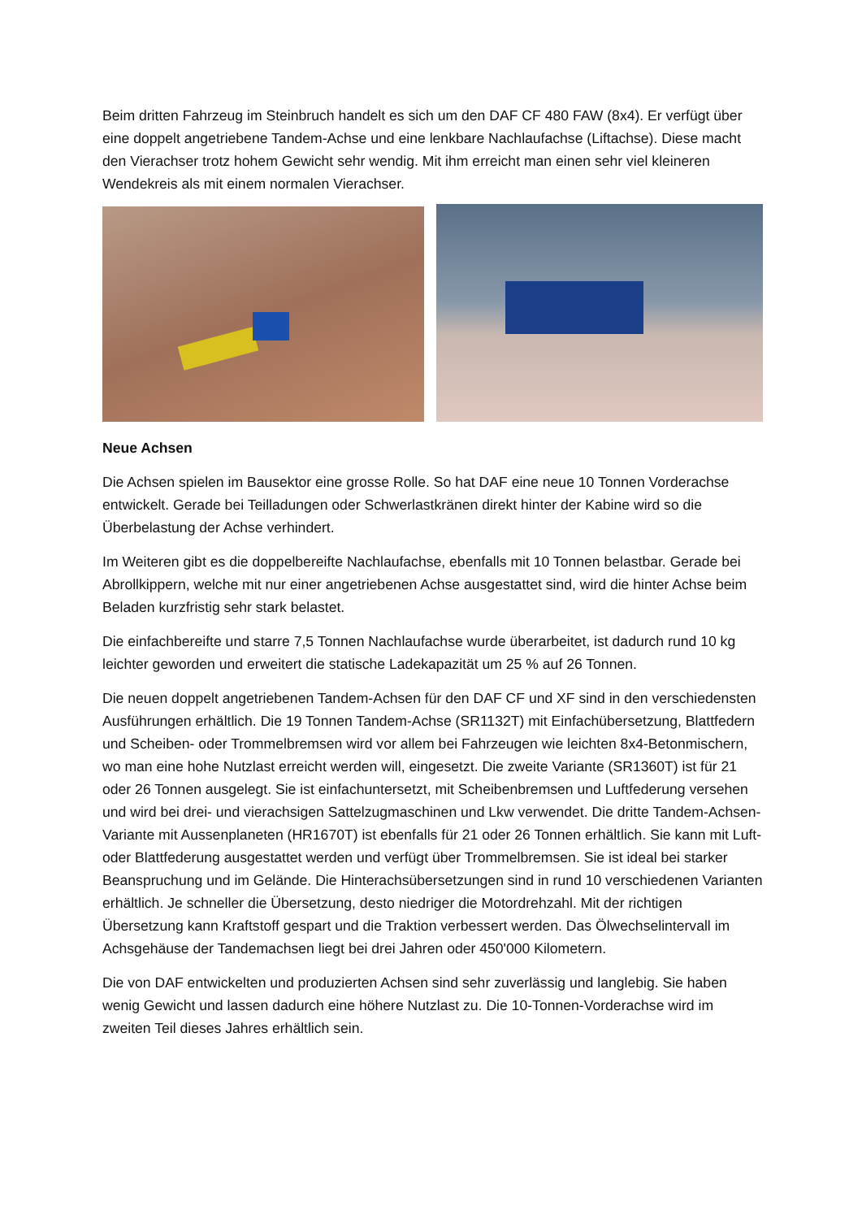Beim dritten Fahrzeug im Steinbruch handelt es sich um den DAF CF 480 FAW (8x4). Er verfügt über eine doppelt angetriebene Tandem-Achse und eine lenkbare Nachlaufachse (Liftachse). Diese macht den Vierachser trotz hohem Gewicht sehr wendig. Mit ihm erreicht man einen sehr viel kleineren Wendekreis als mit einem normalen Vierachser.
Neue Achsen
Die Achsen spielen im Bausektor eine grosse Rolle. So hat DAF eine neue 10 Tonnen Vorderachse entwickelt. Gerade bei Teilladungen oder Schwerlastkränen direkt hinter der Kabine wird so die Überbelastung der Achse verhindert.
Im Weiteren gibt es die doppelbereifte Nachlaufachse, ebenfalls mit 10 Tonnen belastbar. Gerade bei Abrollkippern, welche mit nur einer angetriebenen Achse ausgestattet sind, wird die hinter Achse beim Beladen kurzfristig sehr stark belastet.
Die einfachbereifte und starre 7,5 Tonnen Nachlaufachse wurde überarbeitet, ist dadurch rund 10 kg leichter geworden und erweitert die statische Ladekapazität um 25 % auf 26 Tonnen.
Die neuen doppelt angetriebenen Tandem-Achsen für den DAF CF und XF sind in den verschiedensten Ausführungen erhältlich. Die 19 Tonnen Tandem-Achse (SR1132T) mit Einfachübersetzung, Blattfedern und Scheiben- oder Trommelbremsen wird vor allem bei Fahrzeugen wie leichten 8x4-Betonmischern, wo man eine hohe Nutzlast erreicht werden will, eingesetzt. Die zweite Variante (SR1360T) ist für 21 oder 26 Tonnen ausgelegt. Sie ist einfachuntersetzt, mit Scheibenbremsen und Luftfederung versehen und wird bei drei- und vierachsigen Sattelzugmaschinen und Lkw verwendet. Die dritte Tandem-Achsen-Variante mit Aussenplaneten (HR1670T) ist ebenfalls für 21 oder 26 Tonnen erhältlich. Sie kann mit Luft- oder Blattfederung ausgestattet werden und verfügt über Trommelbremsen. Sie ist ideal bei starker Beanspruchung und im Gelände. Die Hinterachsübersetzungen sind in rund 10 verschiedenen Varianten erhältlich. Je schneller die Übersetzung, desto niedriger die Motordrehzahl. Mit der richtigen Übersetzung kann Kraftstoff gespart und die Traktion verbessert werden. Das Ölwechselintervall im Achsgehäuse der Tandemachsen liegt bei drei Jahren oder 450'000 Kilometern.
Die von DAF entwickelten und produzierten Achsen sind sehr zuverlässig und langlebig. Sie haben wenig Gewicht und lassen dadurch eine höhere Nutzlast zu. Die 10-Tonnen-Vorderachse wird im zweiten Teil dieses Jahres erhältlich sein.